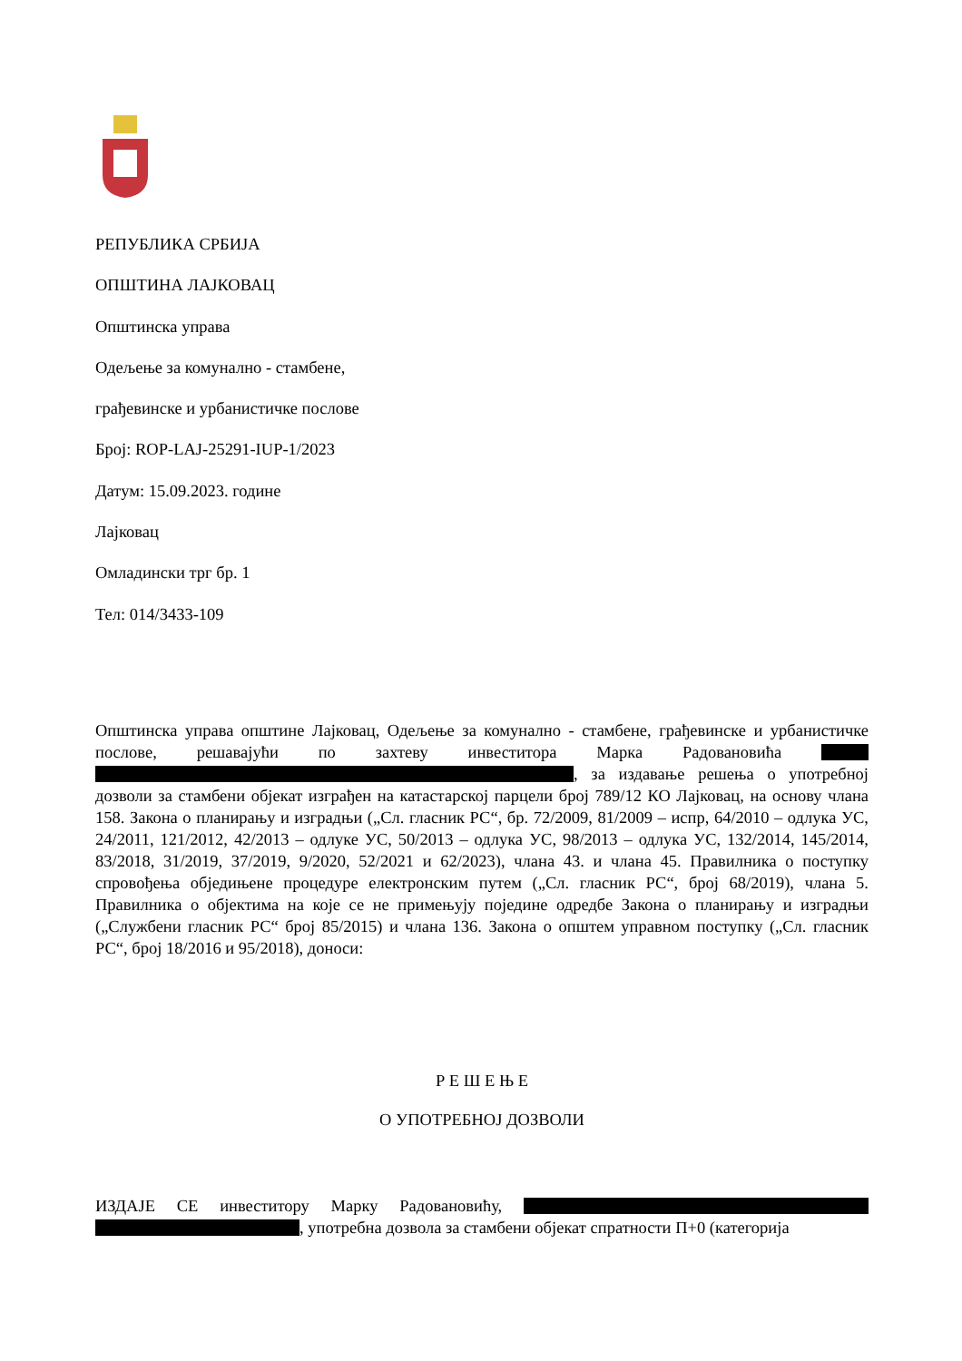РЕПУБЛИКА СРБИЈА
ОПШТИНА ЛАЈКОВАЦ
Општинска управа
Одељење за комунално - стамбене,
грађевинске и урбанистичке послове
Број: ROP-LAJ-25291-IUP-1/2023
Датум: 15.09.2023. године
Лајковац
Омладински трг бр. 1
Тел: 014/3433-109
Општинска управа општине Лајковац, Одељење за комунално - стамбене, грађевинске и урбанистичке послове, решавајући по захтеву инвеститора Марка Радовановића , за издавање решења о употребној дозволи за стамбени објекат изграђен на катастарској парцели број 789/12 КО Лајковац, на основу члана 158. Закона о планирању и изградњи („Сл. гласник РС“, бр. 72/2009, 81/2009 – испр, 64/2010 – одлука УС, 24/2011, 121/2012, 42/2013 – одлуке УС, 50/2013 – одлука УС, 98/2013 – одлука УС, 132/2014, 145/2014, 83/2018, 31/2019, 37/2019, 9/2020, 52/2021 и 62/2023), члана 43. и члана 45. Правилника о поступку спровођења обједињене процедуре електронским путем („Сл. гласник РС“, број 68/2019), члана 5. Правилника о објектима на које се не примењују поједине одредбе Закона о планирању и изградњи („Службени гласник РС“ број 85/2015) и члана 136. Закона о општем управном поступку („Сл. гласник РС“, број 18/2016 и 95/2018), доноси:
Р Е Ш Е Њ Е
О УПОТРЕБНОЈ ДОЗВОЛИ
ИЗДАЈЕ СЕ инвеститору Марку Радовановићу, , употребна дозвола за стамбени објекат спратности П+0 (категорија